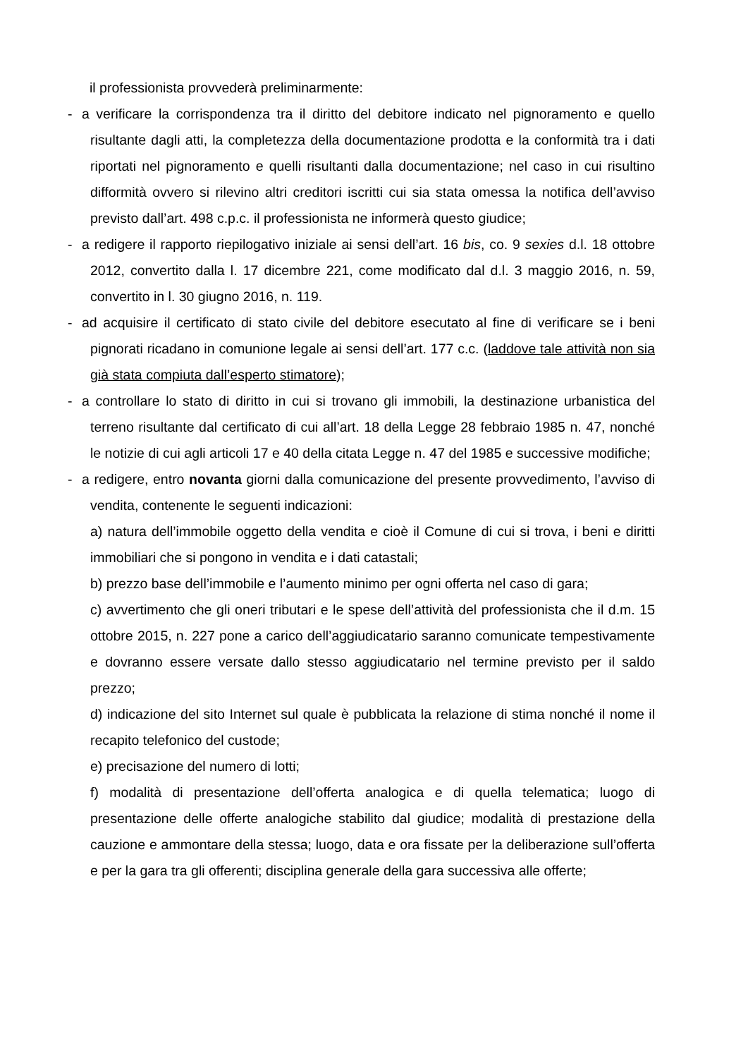il professionista provvederà preliminarmente:
- a verificare la corrispondenza tra il diritto del debitore indicato nel pignoramento e quello risultante dagli atti, la completezza della documentazione prodotta e la conformità tra i dati riportati nel pignoramento e quelli risultanti dalla documentazione; nel caso in cui risultino difformità ovvero si rilevino altri creditori iscritti cui sia stata omessa la notifica dell’avviso previsto dall’art. 498 c.p.c. il professionista ne informerà questo giudice;
- a redigere il rapporto riepilogativo iniziale ai sensi dell’art. 16 bis, co. 9 sexies d.l. 18 ottobre 2012, convertito dalla l. 17 dicembre 221, come modificato dal d.l. 3 maggio 2016, n. 59, convertito in l. 30 giugno 2016, n. 119.
- ad acquisire il certificato di stato civile del debitore esecutato al fine di verificare se i beni pignorati ricadano in comunione legale ai sensi dell’art. 177 c.c. (laddove tale attività non sia già stata compiuta dall’esperto stimatore);
- a controllare lo stato di diritto in cui si trovano gli immobili, la destinazione urbanistica del terreno risultante dal certificato di cui all’art. 18 della Legge 28 febbraio 1985 n. 47, nonché le notizie di cui agli articoli 17 e 40 della citata Legge n. 47 del 1985 e successive modifiche;
- a redigere, entro novanta giorni dalla comunicazione del presente provvedimento, l’avviso di vendita, contenente le seguenti indicazioni:
a) natura dell’immobile oggetto della vendita e cioè il Comune di cui si trova, i beni e diritti immobiliari che si pongono in vendita e i dati catastali;
b) prezzo base dell’immobile e l’aumento minimo per ogni offerta nel caso di gara;
c) avvertimento che gli oneri tributari e le spese dell’attività del professionista che il d.m. 15 ottobre 2015, n. 227 pone a carico dell’aggiudicatario saranno comunicate tempestivamente e dovranno essere versate dallo stesso aggiudicatario nel termine previsto per il saldo prezzo;
d) indicazione del sito Internet sul quale è pubblicata la relazione di stima nonché il nome il recapito telefonico del custode;
e) precisazione del numero di lotti;
f) modalità di presentazione dell’offerta analogica e di quella telematica; luogo di presentazione delle offerte analogiche stabilito dal giudice; modalità di prestazione della cauzione e ammontare della stessa; luogo, data e ora fissate per la deliberazione sull’offerta e per la gara tra gli offerenti; disciplina generale della gara successiva alle offerte;